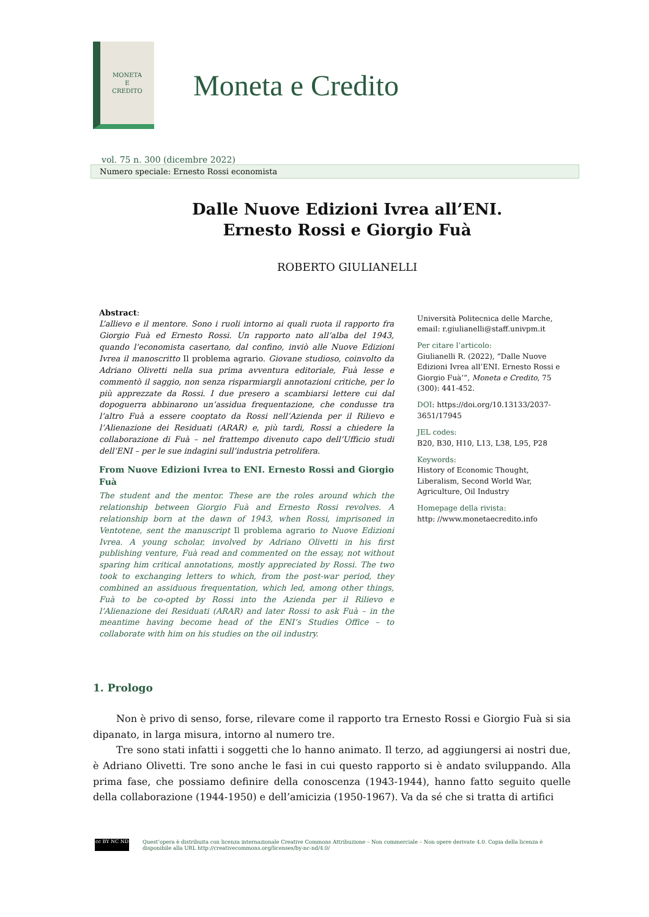MONETA
E
CREDITO
Moneta e Credito
vol. 75 n. 300 (dicembre 2022)
Numero speciale: Ernesto Rossi economista
Dalle Nuove Edizioni Ivrea all’ENI.
Ernesto Rossi e Giorgio Fuà
ROBERTO GIULIANELLI
Abstract:
L’allievo e il mentore. Sono i ruoli intorno ai quali ruota il rapporto fra Giorgio Fuà ed Ernesto Rossi. Un rapporto nato all’alba del 1943, quando l’economista casertano, dal confino, inviò alle Nuove Edizioni Ivrea il manoscritto Il problema agrario. Giovane studioso, coinvolto da Adriano Olivetti nella sua prima avventura editoriale, Fuà lesse e commentò il saggio, non senza risparmiargli annotazioni critiche, per lo più apprezzate da Rossi. I due presero a scambiarsi lettere cui dal dopoguerra abbinarono un’assidua frequentazione, che condusse tra l’altro Fuà a essere cooptato da Rossi nell’Azienda per il Rilievo e l’Alienazione dei Residuati (ARAR) e, più tardi, Rossi a chiedere la collaborazione di Fuà – nel frattempo divenuto capo dell’Ufficio studi dell’ENI – per le sue indagini sull’industria petrolifera.
From Nuove Edizioni Ivrea to ENI. Ernesto Rossi and Giorgio Fuà
The student and the mentor. These are the roles around which the relationship between Giorgio Fuà and Ernesto Rossi revolves. A relationship born at the dawn of 1943, when Rossi, imprisoned in Ventotene, sent the manuscript Il problema agrario to Nuove Edizioni Ivrea. A young scholar, involved by Adriano Olivetti in his first publishing venture, Fuà read and commented on the essay, not without sparing him critical annotations, mostly appreciated by Rossi. The two took to exchanging letters to which, from the post-war period, they combined an assiduous frequentation, which led, among other things, Fuà to be co-opted by Rossi into the Azienda per il Rilievo e l’Alienazione dei Residuati (ARAR) and later Rossi to ask Fuà – in the meantime having become head of the ENI’s Studies Office – to collaborate with him on his studies on the oil industry.
Università Politecnica delle Marche, email: r.giulianelli@staff.univpm.it
Per citare l’articolo:
Giulianelli R. (2022), “Dalle Nuove Edizioni Ivrea all’ENI. Ernesto Rossi e Giorgio Fuà’”, Moneta e Credito, 75 (300): 441-452.
DOI: https://doi.org/10.13133/2037-3651/17945
JEL codes:
B20, B30, H10, L13, L38, L95, P28
Keywords:
History of Economic Thought, Liberalism, Second World War, Agriculture, Oil Industry
Homepage della rivista:
http: //www.monetaecredito.info
1. Prologo
Non è privo di senso, forse, rilevare come il rapporto tra Ernesto Rossi e Giorgio Fuà si sia dipanato, in larga misura, intorno al numero tre.
Tre sono stati infatti i soggetti che lo hanno animato. Il terzo, ad aggiungersi ai nostri due, è Adriano Olivetti. Tre sono anche le fasi in cui questo rapporto si è andato sviluppando. Alla prima fase, che possiamo definire della conoscenza (1943-1944), hanno fatto seguito quelle della collaborazione (1944-1950) e dell’amicizia (1950-1967). Va da sé che si tratta di artifici
cc BY NC ND
Quest’opera è distribuita con licenza internazionale Creative Commons Attribuzione – Non commerciale – Non opere derivate 4.0. Copia della licenza è disponibile alla URL http://creativecommons.org/licenses/by-nc-nd/4.0/